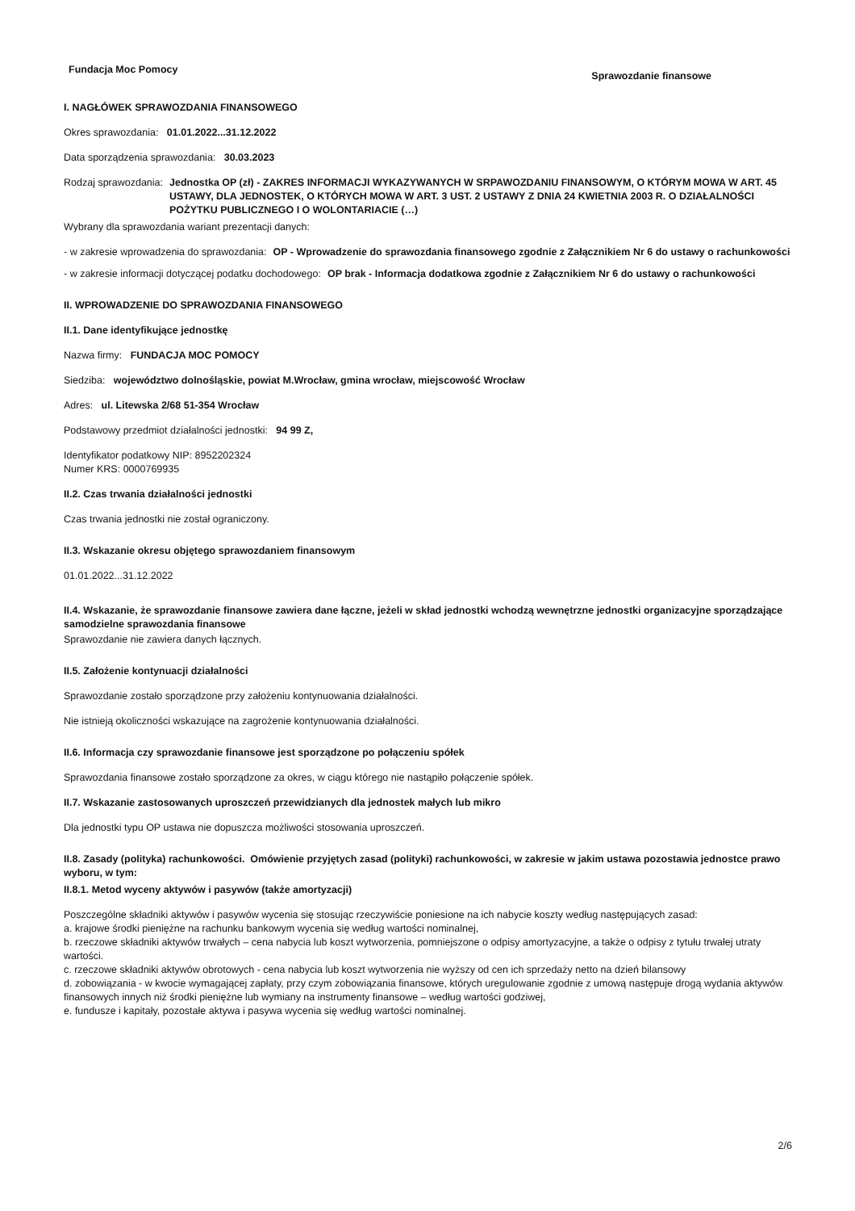Fundacja Moc Pomocy
Sprawozdanie finansowe
I. NAGŁÓWEK SPRAWOZDANIA FINANSOWEGO
Okres sprawozdania: 01.01.2022...31.12.2022
Data sporządzenia sprawozdania: 30.03.2023
Rodzaj sprawozdania: Jednostka OP (zł) - ZAKRES INFORMACJI WYKAZYWANYCH W SRPAWOZDANIU FINANSOWYM, O KTÓRYM MOWA W ART. 45 USTAWY, DLA JEDNOSTEK, O KTÓRYCH MOWA W ART. 3 UST. 2 USTAWY Z DNIA 24 KWIETNIA 2003 R. O DZIAŁALNOŚCI POŻYTKU PUBLICZNEGO I O WOLONTARIACIE (…)
Wybrany dla sprawozdania wariant prezentacji danych:
- w zakresie wprowadzenia do sprawozdania: OP - Wprowadzenie do sprawozdania finansowego zgodnie z Załącznikiem Nr 6 do ustawy o rachunkowości
- w zakresie informacji dotyczącej podatku dochodowego: OP brak - Informacja dodatkowa zgodnie z Załącznikiem Nr 6 do ustawy o rachunkowości
II. WPROWADZENIE DO SPRAWOZDANIA FINANSOWEGO
II.1. Dane identyfikujące jednostkę
Nazwa firmy: FUNDACJA MOC POMOCY
Siedziba: województwo dolnośląskie, powiat M.Wrocław, gmina wrocław, miejscowość Wrocław
Adres: ul. Litewska 2/68 51-354 Wrocław
Podstawowy przedmiot działalności jednostki: 94 99 Z,
Identyfikator podatkowy NIP: 8952202324
Numer KRS: 0000769935
II.2. Czas trwania działalności jednostki
Czas trwania jednostki nie został ograniczony.
II.3. Wskazanie okresu objętego sprawozdaniem finansowym
01.01.2022...31.12.2022
II.4. Wskazanie, że sprawozdanie finansowe zawiera dane łączne, jeżeli w skład jednostki wchodzą wewnętrzne jednostki organizacyjne sporządzające samodzielne sprawozdania finansowe
Sprawozdanie nie zawiera danych łącznych.
II.5. Założenie kontynuacji działalności
Sprawozdanie zostało sporządzone przy założeniu kontynuowania działalności.
Nie istnieją okoliczności wskazujące na zagrożenie kontynuowania działalności.
II.6. Informacja czy sprawozdanie finansowe jest sporządzone po połączeniu spółek
Sprawozdania finansowe zostało sporządzone za okres, w ciągu którego nie nastąpiło połączenie spółek.
II.7. Wskazanie zastosowanych uproszczeń przewidzianych dla jednostek małych lub mikro
Dla jednostki typu OP ustawa nie dopuszcza możliwości stosowania uproszczeń.
II.8. Zasady (polityka) rachunkowości. Omówienie przyjętych zasad (polityki) rachunkowości, w zakresie w jakim ustawa pozostawia jednostce prawo wyboru, w tym:
II.8.1. Metod wyceny aktywów i pasywów (także amortyzacji)
Poszczególne składniki aktywów i pasywów wycenia się stosując rzeczywiście poniesione na ich nabycie koszty według następujących zasad:
a. krajowe środki pieniężne na rachunku bankowym wycenia się według wartości nominalnej,
b. rzeczowe składniki aktywów trwałych – cena nabycia lub koszt wytworzenia, pomniejszone o odpisy amortyzacyjne, a także o odpisy z tytułu trwałej utraty wartości.
c. rzeczowe składniki aktywów obrotowych - cena nabycia lub koszt wytworzenia nie wyższy od cen ich sprzedaży netto na dzień bilansowy
d. zobowiązania - w kwocie wymagającej zapłaty, przy czym zobowiązania finansowe, których uregulowanie zgodnie z umową następuje drogą wydania aktywów finansowych innych niż środki pieniężne lub wymiany na instrumenty finansowe – według wartości godziwej,
e. fundusze i kapitały, pozostałe aktywa i pasywa wycenia się według wartości nominalnej.
2/6